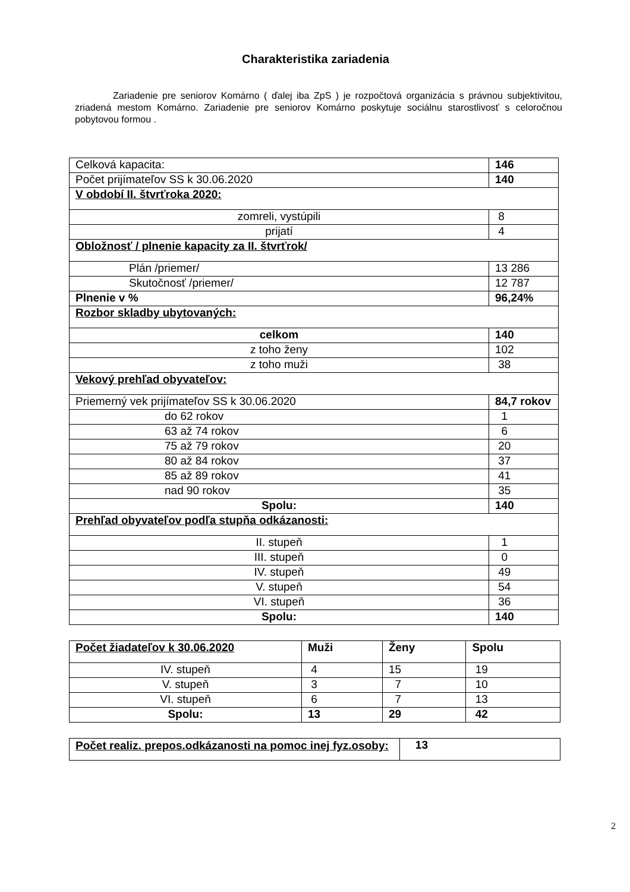Charakteristika zariadenia
Zariadenie pre seniorov Komárno ( ďalej iba ZpS ) je rozpočtová organizácia s právnou subjektivitou, zriadená mestom Komárno. Zariadenie pre seniorov Komárno poskytuje sociálnu starostlivosť s celoročnou pobytovou formou .
| Celková kapacita: | 146 |
| Počet prijímateľov SS k 30.06.2020 | 140 |
| V období II. štvrťroka 2020: | |
| zomreli, vystúpili | 8 |
| prijatí | 4 |
| Obložnosť / plnenie kapacity za II. štvrťrok/ | |
| Plán /priemer/ | 13 286 |
| Skutočnosť /priemer/ | 12 787 |
| Plnenie v % | 96,24% |
| Rozbor skladby ubytovaných: | |
| celkom | 140 |
| z toho ženy | 102 |
| z toho muži | 38 |
| Vekový prehľad obyvateľov: | |
| Priemerný vek prijímateľov SS k 30.06.2020 | 84,7 rokov |
| do 62 rokov | 1 |
| 63 až 74 rokov | 6 |
| 75 až 79 rokov | 20 |
| 80 až 84 rokov | 37 |
| 85 až 89 rokov | 41 |
| nad 90 rokov | 35 |
| Spolu: | 140 |
| Prehľad obyvateľov podľa stupňa odkázanosti: | |
| II. stupeň | 1 |
| III. stupeň | 0 |
| IV. stupeň | 49 |
| V. stupeň | 54 |
| VI. stupeň | 36 |
| Spolu: | 140 |
| Počet žiadateľov k 30.06.2020 | Muži | Ženy | Spolu |
| --- | --- | --- | --- |
| IV. stupeň | 4 | 15 | 19 |
| V. stupeň | 3 | 7 | 10 |
| VI. stupeň | 6 | 7 | 13 |
| Spolu: | 13 | 29 | 42 |
| Počet realiz. prepos.odkázanosti na pomoc inej fyz.osoby: | 13 |
2